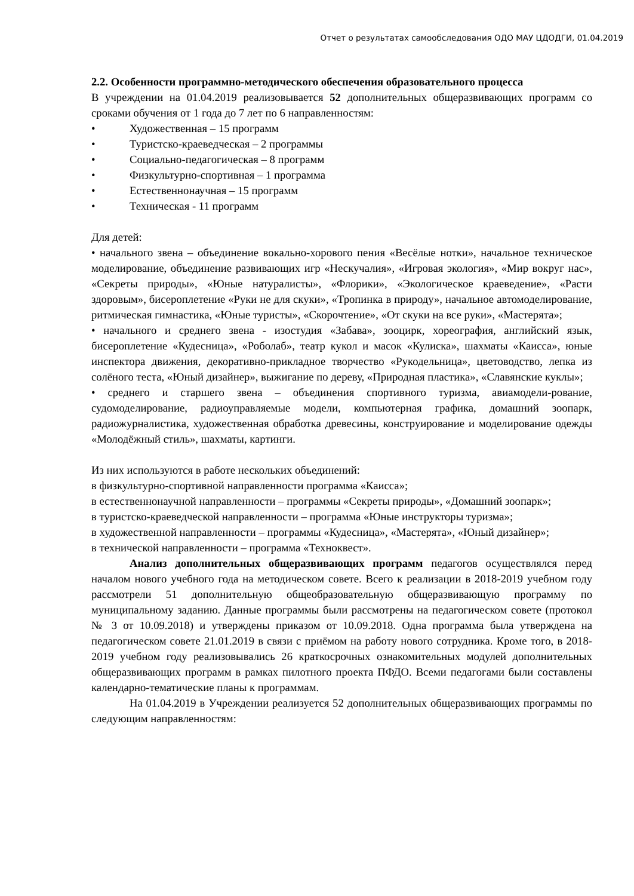Отчет о результатах самообследования ОДО МАУ ЦДОДГИ, 01.04.2019
2.2. Особенности программно-методического обеспечения образовательного процесса
В учреждении на 01.04.2019 реализовывается 52 дополнительных общеразвивающих программ со сроками обучения от 1 года до 7 лет по 6 направленностям:
• Художественная – 15 программ
• Туристско-краеведческая – 2 программы
• Социально-педагогическая – 8 программ
• Физкультурно-спортивная – 1 программа
• Естественнонаучная – 15 программ
• Техническая - 11 программ
Для детей:
• начального звена – объединение вокально-хорового пения «Весёлые нотки», начальное техническое моделирование, объединение развивающих игр «Нескучалия», «Игровая экология», «Мир вокруг нас», «Секреты природы», «Юные натуралисты», «Флорики», «Экологическое краеведение», «Расти здоровым», бисероплетение «Руки не для скуки», «Тропинка в природу», начальное автомоделирование, ритмическая гимнастика, «Юные туристы», «Скорочтение», «От скуки на все руки», «Мастерята»;
• начального и среднего звена - изостудия «Забава», зооцирк, хореография, английский язык, бисероплетение «Кудесница», «Роболаб», театр кукол и масок «Кулиска», шахматы «Каисса», юные инспектора движения, декоративно-прикладное творчество «Рукодельница», цветоводство, лепка из солёного теста, «Юный дизайнер», выжигание по дереву, «Природная пластика», «Славянские куклы»;
• среднего и старшего звена – объединения спортивного туризма, авиамодели-рование, судомоделирование, радиоуправляемые модели, компьютерная графика, домашний зоопарк, радиожурналистика, художественная обработка древесины, конструирование и моделирование одежды «Молодёжный стиль», шахматы, картинги.
Из них используются в работе нескольких объединений:
в физкультурно-спортивной направленности программа «Каисса»;
в естественнонаучной направленности – программы «Секреты природы», «Домашний зоопарк»;
в туристско-краеведческой направленности – программа «Юные инструкторы туризма»;
в художественной направленности – программы «Кудесница», «Мастерята», «Юный дизайнер»;
в технической направленности – программа «Техноквест».
Анализ дополнительных общеразвивающих программ педагогов осуществлялся перед началом нового учебного года на методическом совете. Всего к реализации в 2018-2019 учебном году рассмотрели 51 дополнительную общеобразовательную общеразвивающую программу по муниципальному заданию. Данные программы были рассмотрены на педагогическом совете (протокол № 3 от 10.09.2018) и утверждены приказом от 10.09.2018. Одна программа была утверждена на педагогическом совете 21.01.2019 в связи с приёмом на работу нового сотрудника. Кроме того, в 2018-2019 учебном году реализовывались 26 краткосрочных ознакомительных модулей дополнительных общеразвивающих программ в рамках пилотного проекта ПФДО. Всеми педагогами были составлены календарно-тематические планы к программам.
На 01.04.2019 в Учреждении реализуется 52 дополнительных общеразвивающих программы по следующим направленностям: